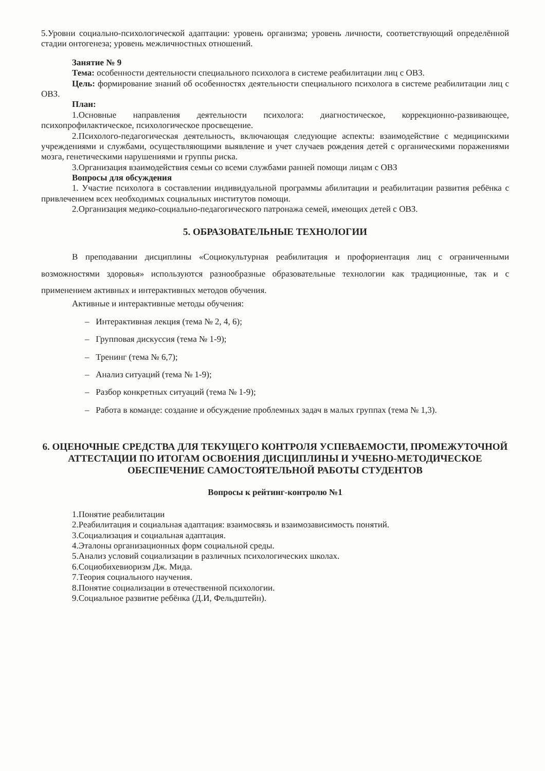5.Уровни социально-психологической адаптации: уровень организма; уровень личности, соответствующий определённой стадии онтогенеза; уровень межличностных отношений.
Занятие № 9
Тема: особенности деятельности специального психолога в системе реабилитации лиц с ОВЗ.
Цель: формирование знаний об особенностях деятельности специального психолога в системе реабилитации лиц с ОВЗ.
План:
1.Основные направления деятельности психолога: диагностическое, коррекционно-развивающее, психопрофилактическое, психологическое просвещение.
2.Психолого-педагогическая деятельность, включающая следующие аспекты: взаимодействие с медицинскими учреждениями и службами, осуществляющими выявление и учет случаев рождения детей с органическими поражениями мозга, генетическими нарушениями и группы риска.
3.Организация взаимодействия семьи со всеми службами ранней помощи лицам с ОВЗ
Вопросы для обсуждения
1. Участие психолога в составлении индивидуальной программы абилитации и реабилитации развития ребёнка с привлечением всех необходимых социальных институтов помощи.
2.Организация медико-социально-педагогического патронажа семей, имеющих детей с ОВЗ.
5. ОБРАЗОВАТЕЛЬНЫЕ ТЕХНОЛОГИИ
В преподавании дисциплины «Социокультурная реабилитация и профориентация лиц с ограниченными возможностями здоровья» используются разнообразные образовательные технологии как традиционные, так и с применением активных и интерактивных методов обучения.
Активные и интерактивные методы обучения:
– Интерактивная лекция (тема № 2, 4, 6);
– Групповая дискуссия (тема № 1-9);
– Тренинг (тема № 6,7);
– Анализ ситуаций (тема № 1-9);
– Разбор конкретных ситуаций (тема № 1-9);
– Работа в команде: создание и обсуждение проблемных задач в малых группах (тема № 1,3).
6. ОЦЕНОЧНЫЕ СРЕДСТВА ДЛЯ ТЕКУЩЕГО КОНТРОЛЯ УСПЕВАЕМОСТИ, ПРОМЕЖУТОЧНОЙ АТТЕСТАЦИИ ПО ИТОГАМ ОСВОЕНИЯ ДИСЦИПЛИНЫ И УЧЕБНО-МЕТОДИЧЕСКОЕ ОБЕСПЕЧЕНИЕ САМОСТОЯТЕЛЬНОЙ РАБОТЫ СТУДЕНТОВ
Вопросы к рейтинг-контролю №1
1.Понятие реабилитации
2.Реабилитация и социальная адаптация: взаимосвязь и взаимозависимость понятий.
3.Социализация и социальная адаптация.
4.Эталоны организационных форм социальной среды.
5.Анализ условий социализации в различных психологических школах.
6.Социобихевиоризм Дж. Мида.
7.Теория социального научения.
8.Понятие социализации в отечественной психологии.
9.Социальное развитие ребёнка (Д.И, Фельдштейн).